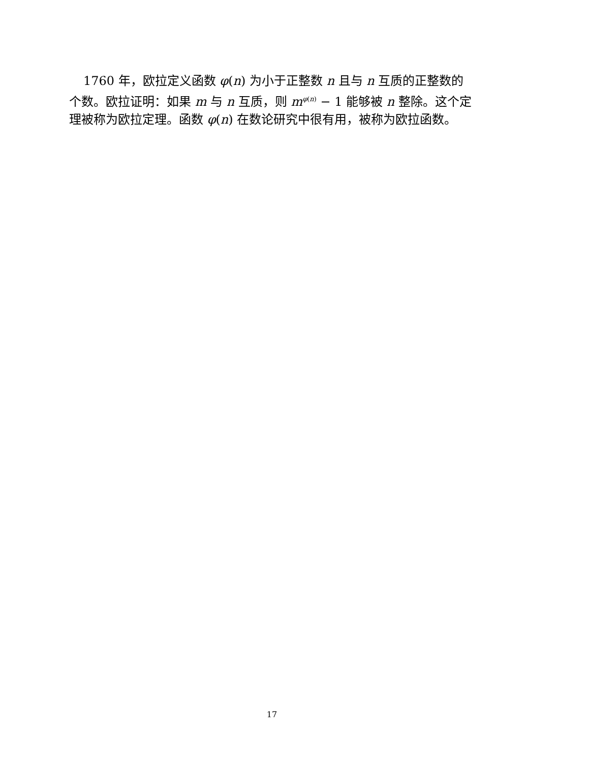1760 年，欧拉定义函数 φ(n) 为小于正整数 n 且与 n 互质的正整数的个数。欧拉证明：如果 m 与 n 互质，则 m<sup>φ(n)</sup> − 1 能够被 n 整除。这个定理被称为欧拉定理。函数 φ(n) 在数论研究中很有用，被称为欧拉函数。
17